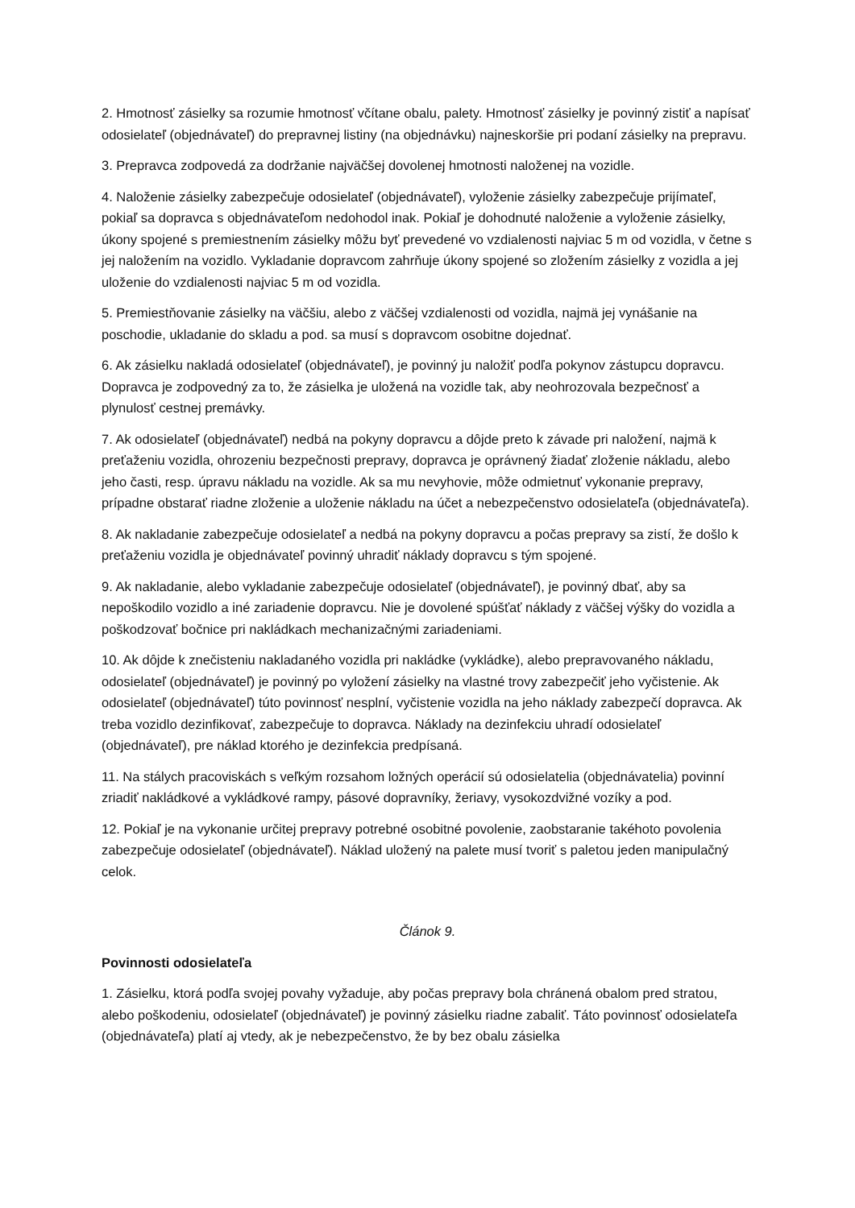2. Hmotnosť zásielky sa rozumie hmotnosť včítane obalu, palety. Hmotnosť zásielky je povinný zistiť a napísať odosielateľ (objednávateľ) do prepravnej listiny (na objednávku) najneskoršie pri podaní zásielky na prepravu.
3. Prepravca zodpovedá za dodržanie najväčšej dovolenej hmotnosti naloženej na vozidle.
4. Naloženie zásielky zabezpečuje odosielateľ (objednávateľ), vyloženie zásielky zabezpečuje prijímateľ, pokiaľ sa dopravca s objednávateľom nedohodol inak. Pokiaľ je dohodnuté naloženie a vyloženie zásielky, úkony spojené s premiestnením zásielky môžu byť prevedené vo vzdialenosti najviac 5 m od vozidla, v četne s jej naložením na vozidlo. Vykladanie dopravcom zahrňuje úkony spojené so zložením zásielky z vozidla a jej uloženie do vzdialenosti najviac 5 m od vozidla.
5. Premiestňovanie zásielky na väčšiu, alebo z väčšej vzdialenosti od vozidla, najmä jej vynášanie na poschodie, ukladanie do skladu a pod. sa musí s dopravcom osobitne dojednať.
6. Ak zásielku nakladá odosielateľ (objednávateľ), je povinný ju naložiť podľa pokynov zástupcu dopravcu. Dopravca je zodpovedný za to, že zásielka je uložená na vozidle tak, aby neohrozovala bezpečnosť a plynulosť cestnej premávky.
7. Ak odosielateľ (objednávateľ) nedbá na pokyny dopravcu a dôjde preto k závade pri naložení, najmä k preťaženiu vozidla, ohrozeniu bezpečnosti prepravy, dopravca je oprávnený žiadať zloženie nákladu, alebo jeho časti, resp. úpravu nákladu na vozidle. Ak sa mu nevyhovie, môže odmietnuť vykonanie prepravy, prípadne obstarať riadne zloženie a uloženie nákladu na účet a nebezpečenstvo odosielateľa (objednávateľa).
8. Ak nakladanie zabezpečuje odosielateľ a nedbá na pokyny dopravcu a počas prepravy sa zistí, že došlo k preťaženiu vozidla je objednávateľ povinný uhradiť náklady dopravcu s tým spojené.
9. Ak nakladanie, alebo vykladanie zabezpečuje odosielateľ (objednávateľ), je povinný dbať, aby sa nepoškodilo vozidlo a iné zariadenie dopravcu. Nie je dovolené spúšťať náklady z väčšej výšky do vozidla a poškodzovať bočnice pri nakládkach mechanizačnými zariadeniami.
10. Ak dôjde k znečisteniu nakladaného vozidla pri nakládke (vykládke), alebo prepravovaného nákladu, odosielateľ (objednávateľ) je povinný po vyložení zásielky na vlastné trovy zabezpečiť jeho vyčistenie. Ak odosielateľ (objednávateľ) túto povinnosť nesplní, vyčistenie vozidla na jeho náklady zabezpečí dopravca. Ak treba vozidlo dezinfikovať, zabezpečuje to dopravca. Náklady na dezinfekciu uhradí odosielateľ (objednávateľ), pre náklad ktorého je dezinfekcia predpísaná.
11. Na stálych pracoviskách s veľkým rozsahom ložných operácií sú odosielatelia (objednávatelia) povinní zriadiť nakládkové a vykládkové rampy, pásové dopravníky, žeriavy, vysokozdvižné vozíky a pod.
12. Pokiaľ je na vykonanie určitej prepravy potrebné osobitné povolenie, zaobstaranie takéhoto povolenia zabezpečuje odosielateľ (objednávateľ). Náklad uložený na palete musí tvoriť s paletou jeden manipulačný celok.
Článok 9.
Povinnosti odosielateľa
1. Zásielku, ktorá podľa svojej povahy vyžaduje, aby počas prepravy bola chránená obalom pred stratou, alebo poškodeniu, odosielateľ (objednávateľ) je povinný zásielku riadne zabaliť. Táto povinnosť odosielateľa (objednávateľa) platí aj vtedy, ak je nebezpečenstvo, že by bez obalu zásielka